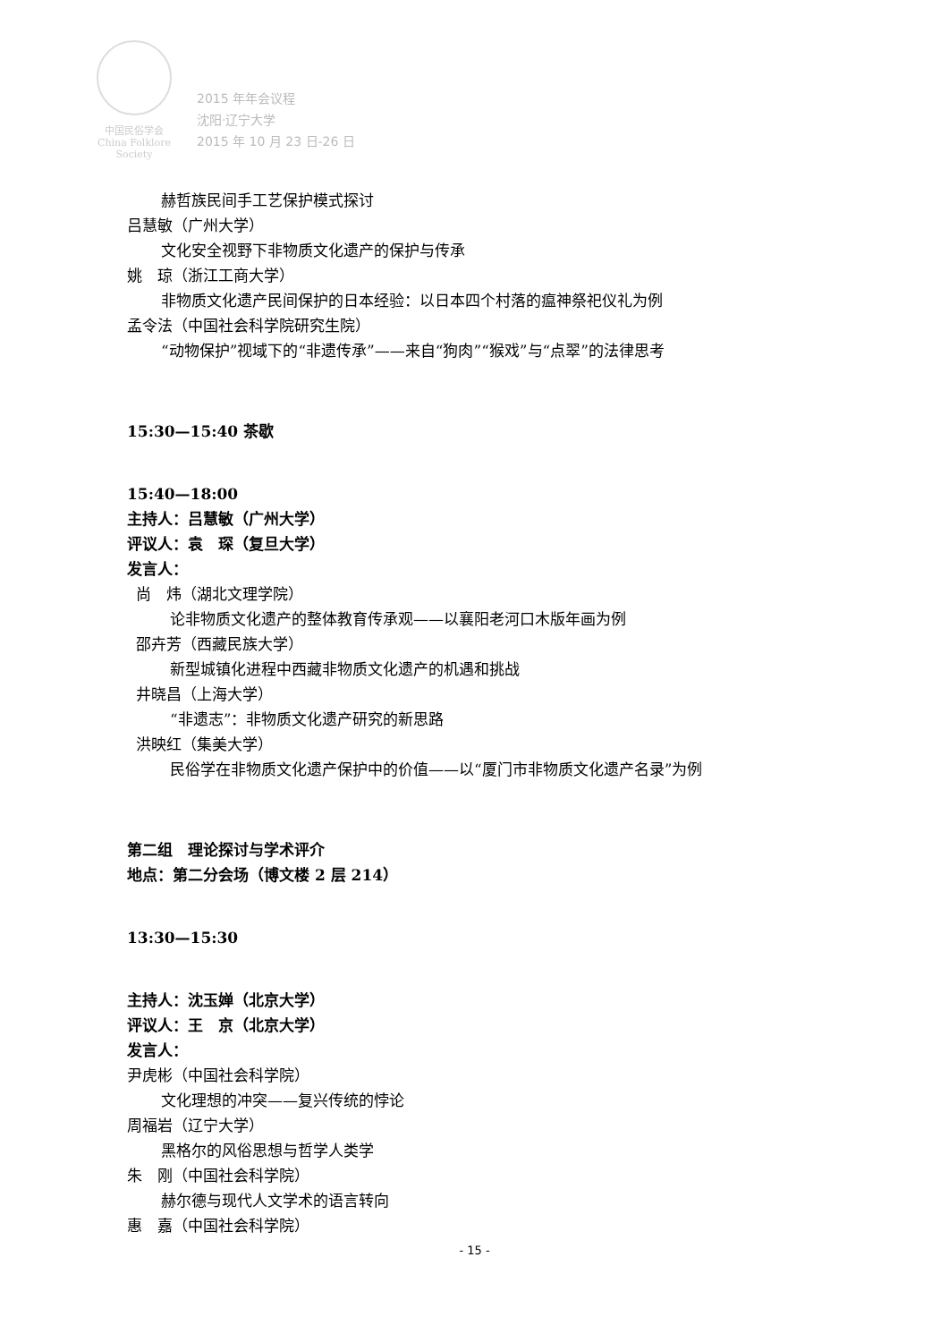中国民俗学会
China Folklore Society
2015 年年会议程
沈阳·辽宁大学
2015 年 10 月 23 日-26 日
赫哲族民间手工艺保护模式探讨
吕慧敏（广州大学）
文化安全视野下非物质文化遗产的保护与传承
姚　琼（浙江工商大学）
非物质文化遗产民间保护的日本经验：以日本四个村落的瘟神祭祀仪礼为例
孟令法（中国社会科学院研究生院）
“动物保护”视域下的“非遗传承”——来自“狗肉”“猴戏”与“点翠”的法律思考
15:30—15:40 茶歇
15:40—18:00
主持人：吕慧敏（广州大学）
评议人：袁　琛（复旦大学）
发言人：
尚　炜（湖北文理学院）
论非物质文化遗产的整体教育传承观——以襄阳老河口木版年画为例
邵卉芳（西藏民族大学）
新型城镇化进程中西藏非物质文化遗产的机遇和挑战
井晓昌（上海大学）
“非遗志”：非物质文化遗产研究的新思路
洪映红（集美大学）
民俗学在非物质文化遗产保护中的价值——以“厦门市非物质文化遗产名录”为例
第二组　理论探讨与学术评介
地点：第二分会场（博文楼 2 层 214）
13:30—15:30
主持人：沈玉婵（北京大学）
评议人：王　京（北京大学）
发言人：
尹虎彬（中国社会科学院）
文化理想的冲突——复兴传统的悖论
周福岩（辽宁大学）
黑格尔的风俗思想与哲学人类学
朱　刚（中国社会科学院）
赫尔德与现代人文学术的语言转向
惠　嘉（中国社会科学院）
- 15 -